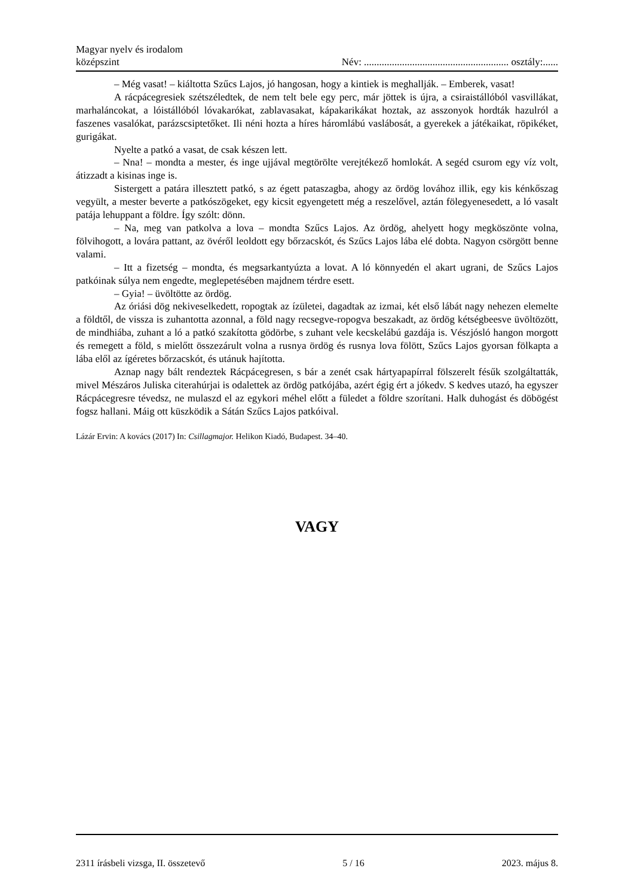Magyar nyelv és irodalom
középszint
Név: ......................................................... osztály:......
– Még vasat! – kiáltotta Szűcs Lajos, jó hangosan, hogy a kintiek is meghallják. – Emberek, vasat!
A rácpácegresiek szétszéledtek, de nem telt bele egy perc, már jöttek is újra, a csiraistállóból vasvillákat, marhaláncokat, a lóistállóból lóvakarókat, zablavasakat, kápakarikákat hoztak, az asszonyok hordták hazulról a faszenes vasalókat, parázscsiptetőket. Ili néni hozta a híres háromlábú vaslábosát, a gyerekek a játékaikat, röpikéket, gurigákat.
Nyelte a patkó a vasat, de csak készen lett.
– Nna! – mondta a mester, és inge ujjával megtörölte verejtékező homlokát. A segéd csurom egy víz volt, átizzadt a kisinas inge is.
Sistergett a patára illesztett patkó, s az égett pataszagba, ahogy az ördög lovához illik, egy kis kénkőszag vegyült, a mester beverte a patkószögeket, egy kicsit egyengetett még a reszelővel, aztán fölegyenesedett, a ló vasalt patája lehuppant a földre. Így szólt: dönn.
– Na, meg van patkolva a lova – mondta Szűcs Lajos. Az ördög, ahelyett hogy megköszönte volna, fölvihogott, a lovára pattant, az övéről leoldott egy bőrzacskót, és Szűcs Lajos lába elé dobta. Nagyon csörgött benne valami.
– Itt a fizetség – mondta, és megsarkantyúzta a lovat. A ló könnyedén el akart ugrani, de Szűcs Lajos patkóinak súlya nem engedte, meglepetésében majdnem térdre esett.
– Gyia! – üvöltötte az ördög.
Az óriási dög nekiveselkedett, ropogtak az ízületei, dagadtak az izmai, két első lábát nagy nehezen elemelte a földtől, de vissza is zuhantotta azonnal, a föld nagy recsegve-ropogva beszakadt, az ördög kétségbeesve üvöltözött, de mindhiába, zuhant a ló a patkó szakította gödörbe, s zuhant vele kecskelábú gazdája is. Vészjósló hangon morgott és remegett a föld, s mielőtt összezárult volna a rusnya ördög és rusnya lova fölött, Szűcs Lajos gyorsan fölkapta a lába elől az ígéretes bőrzacskót, és utánuk hajította.
Aznap nagy bált rendeztek Rácpácegresen, s bár a zenét csak hártyapapírral fölszerelt fésűk szolgáltatták, mivel Mészáros Juliska citerahúrjai is odalettek az ördög patkójába, azért égig ért a jókedv. S kedves utazó, ha egyszer Rácpácegresre tévedsz, ne mulaszd el az egykori méhel előtt a füledet a földre szorítani. Halk duhogást és döbögést fogsz hallani. Máig ott küszködik a Sátán Szűcs Lajos patkóival.
Lázár Ervin: A kovács (2017) In: Csillagmajor. Helikon Kiadó, Budapest. 34–40.
VAGY
2311 írásbeli vizsga, II. összetevő 5 / 16 2023. május 8.